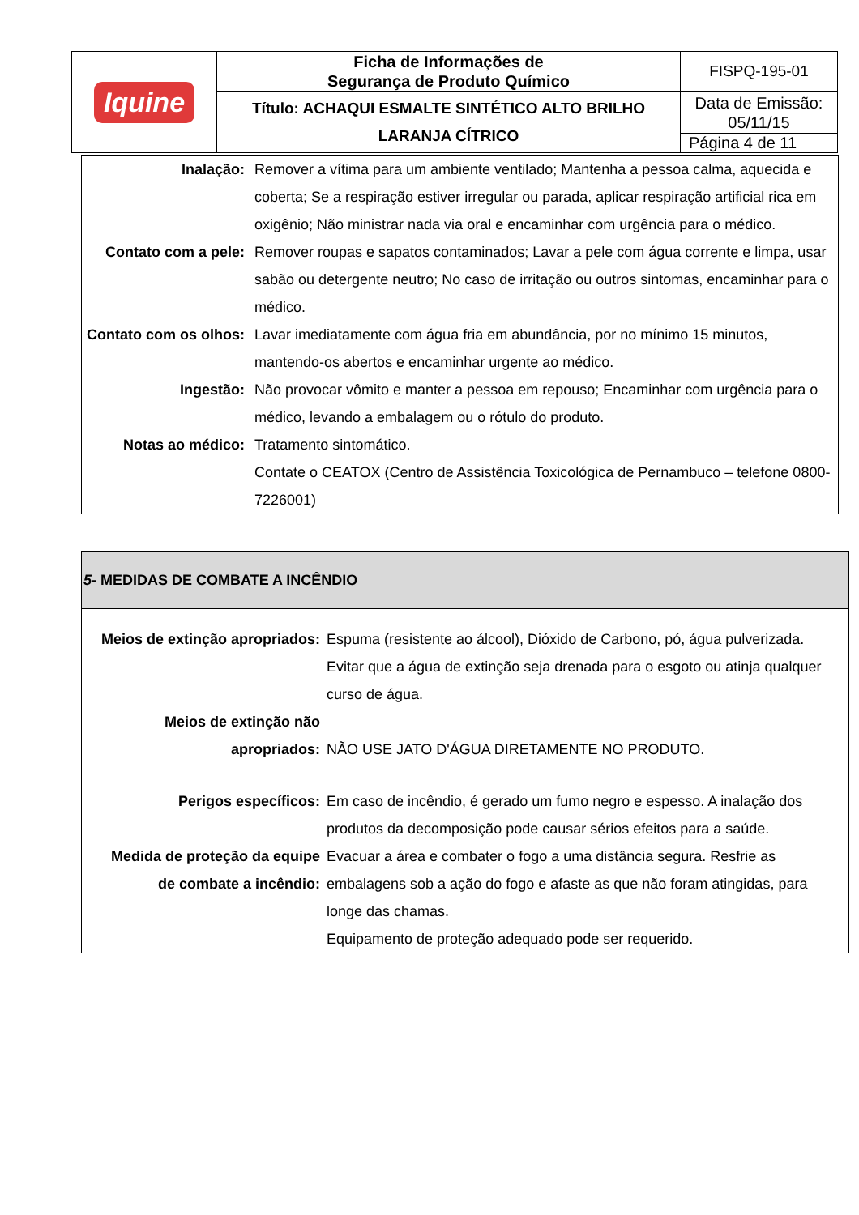| Iquine | Ficha de Informações de Segurança de Produto Químico | FISPQ-195-01 |
| | Título: ACHAQUI ESMALTE SINTÉTICO ALTO BRILHO LARANJA CÍTRICO | Data de Emissão: 05/11/15 |
| | | Página 4 de 11 |
| Inalação: | Remover a vítima para um ambiente ventilado; Mantenha a pessoa calma, aquecida e coberta; Se a respiração estiver irregular ou parada, aplicar respiração artificial rica em oxigênio; Não ministrar nada via oral e encaminhar com urgência para o médico. |
| Contato com a pele: | Remover roupas e sapatos contaminados; Lavar a pele com água corrente e limpa, usar sabão ou detergente neutro; No caso de irritação ou outros sintomas, encaminhar para o médico. |
| Contato com os olhos: | Lavar imediatamente com água fria em abundância, por no mínimo 15 minutos, mantendo-os abertos e encaminhar urgente ao médico. |
| Ingestão: | Não provocar vômito e manter a pessoa em repouso; Encaminhar com urgência para o médico, levando a embalagem ou o rótulo do produto. |
| Notas ao médico: | Tratamento sintomático. Contate o CEATOX (Centro de Assistência Toxicológica de Pernambuco – telefone 0800-7226001) |
| 5- MEDIDAS DE COMBATE A INCÊNDIO | |
| --- | --- |
| Meios de extinção apropriados: | Espuma (resistente ao álcool), Dióxido de Carbono, pó, água pulverizada. Evitar que a água de extinção seja drenada para o esgoto ou atinja qualquer curso de água. |
| Meios de extinção não apropriados: | NÃO USE JATO D'ÁGUA DIRETAMENTE NO PRODUTO. |
| Perigos específicos: | Em caso de incêndio, é gerado um fumo negro e espesso. A inalação dos produtos da decomposição pode causar sérios efeitos para a saúde. |
| Medida de proteção da equipe de combate a incêndio: | Evacuar a área e combater o fogo a uma distância segura. Resfrie as embalagens sob a ação do fogo e afaste as que não foram atingidas, para longe das chamas. Equipamento de proteção adequado pode ser requerido. |